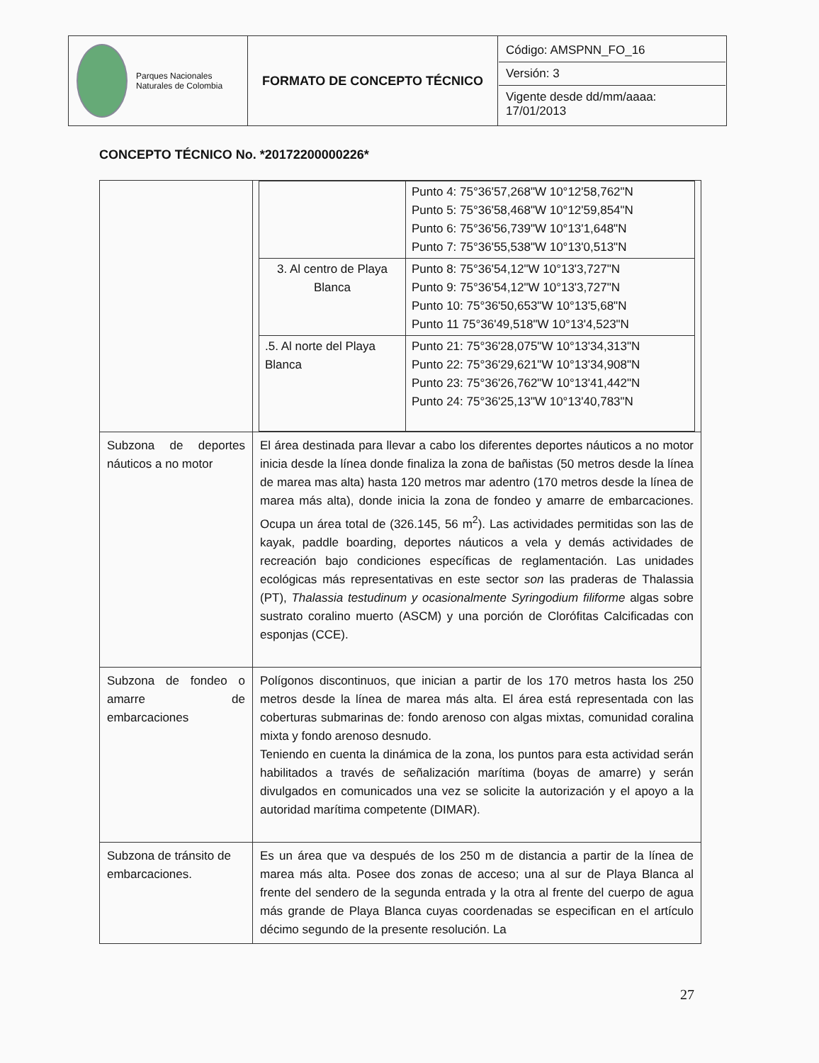| Parques Nacionales Naturales de Colombia | FORMATO DE CONCEPTO TÉCNICO | Código: AMSPNN_FO_16 Versión: 3 Vigente desde dd/mm/aaaa: 17/01/2013 |
CONCEPTO TÉCNICO No. *20172200000226*
| | / / Punto 4: 75°36'57,268"W 10°12'58,762"N Punto 5: 75°36'58,468"W 10°12'59,854"N Punto 6: 75°36'56,739"W 10°13'1,648"N Punto 7: 75°36'55,538"W 10°13'0,513"N / / 3. Al centro de Playa Blanca / Punto 8: 75°36'54,12"W 10°13'3,727"N Punto 9: 75°36'54,12"W 10°13'3,727"N Punto 10: 75°36'50,653"W 10°13'5,68"N Punto 11 75°36'49,518"W 10°13'4,523"N / / .5. Al norte del Playa Blanca / Punto 21: 75°36'28,075"W 10°13'34,313"N Punto 22: 75°36'29,621"W 10°13'34,908"N Punto 23: 75°36'26,762"W 10°13'41,442"N Punto 24: 75°36'25,13"W 10°13'40,783"N / |
| Subzona de deportes náuticos a no motor | El área destinada para llevar a cabo los diferentes deportes náuticos a no motor inicia desde la línea donde finaliza la zona de bañistas (50 metros desde la línea de marea mas alta) hasta 120 metros mar adentro (170 metros desde la línea de marea más alta), donde inicia la zona de fondeo y amarre de embarcaciones. Ocupa un área total de (326.145, 56 m<sup>2</sup>). Las actividades permitidas son las de kayak, paddle boarding, deportes náuticos a vela y demás actividades de recreación bajo condiciones específicas de reglamentación. Las unidades ecológicas más representativas en este sector son las praderas de Thalassia (PT), Thalassia testudinum y ocasionalmente Syringodium filiforme algas sobre sustrato coralino muerto (ASCM) y una porción de Clorófitas Calcificadas con esponjas (CCE). |
| Subzona de fondeo o amarre de embarcaciones | Polígonos discontinuos, que inician a partir de los 170 metros hasta los 250 metros desde la línea de marea más alta. El área está representada con las coberturas submarinas de: fondo arenoso con algas mixtas, comunidad coralina mixta y fondo arenoso desnudo. Teniendo en cuenta la dinámica de la zona, los puntos para esta actividad serán habilitados a través de señalización marítima (boyas de amarre) y serán divulgados en comunicados una vez se solicite la autorización y el apoyo a la autoridad marítima competente (DIMAR). |
| Subzona de tránsito de embarcaciones. | Es un área que va después de los 250 m de distancia a partir de la línea de marea más alta. Posee dos zonas de acceso; una al sur de Playa Blanca al frente del sendero de la segunda entrada y la otra al frente del cuerpo de agua más grande de Playa Blanca cuyas coordenadas se especifican en el artículo décimo segundo de la presente resolución. La |
27